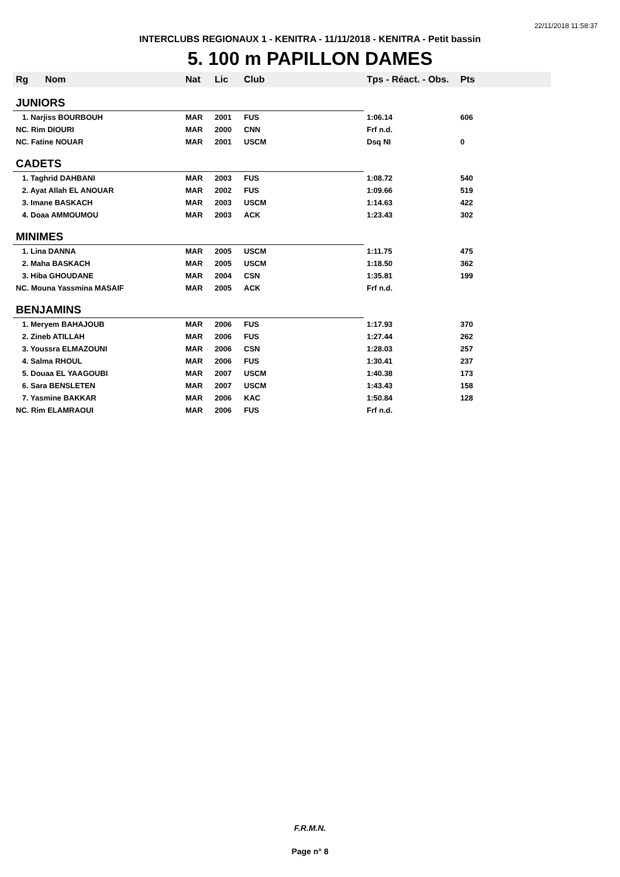22/11/2018 11:58:37
INTERCLUBS REGIONAUX 1 - KENITRA - 11/11/2018 - KENITRA - Petit bassin
5. 100 m PAPILLON DAMES
| Rg | Nom | Nat | Lic | Club | Tps - Réact. - Obs. | Pts |
| --- | --- | --- | --- | --- | --- | --- |
| JUNIORS | | | | | | |
| 1. Narjiss BOURBOUH | | MAR | 2001 | FUS | 1:06.14 | 606 |
| NC. Rim DIOURI | | MAR | 2000 | CNN | Frf n.d. | |
| NC. Fatine NOUAR | | MAR | 2001 | USCM | Dsq NI | 0 |
| CADETS | | | | | | |
| 1. Taghrid DAHBANI | | MAR | 2003 | FUS | 1:08.72 | 540 |
| 2. Ayat Allah EL ANOUAR | | MAR | 2002 | FUS | 1:09.66 | 519 |
| 3. Imane BASKACH | | MAR | 2003 | USCM | 1:14.63 | 422 |
| 4. Doaa AMMOUMOU | | MAR | 2003 | ACK | 1:23.43 | 302 |
| MINIMES | | | | | | |
| 1. Lina DANNA | | MAR | 2005 | USCM | 1:11.75 | 475 |
| 2. Maha BASKACH | | MAR | 2005 | USCM | 1:18.50 | 362 |
| 3. Hiba GHOUDANE | | MAR | 2004 | CSN | 1:35.81 | 199 |
| NC. Mouna Yassmina MASAIF | | MAR | 2005 | ACK | Frf n.d. | |
| BENJAMINS | | | | | | |
| 1. Meryem BAHAJOUB | | MAR | 2006 | FUS | 1:17.93 | 370 |
| 2. Zineb ATILLAH | | MAR | 2006 | FUS | 1:27.44 | 262 |
| 3. Youssra ELMAZOUNI | | MAR | 2006 | CSN | 1:28.03 | 257 |
| 4. Salma RHOUL | | MAR | 2006 | FUS | 1:30.41 | 237 |
| 5. Douaa EL YAAGOUBI | | MAR | 2007 | USCM | 1:40.38 | 173 |
| 6. Sara BENSLETEN | | MAR | 2007 | USCM | 1:43.43 | 158 |
| 7. Yasmine BAKKAR | | MAR | 2006 | KAC | 1:50.84 | 128 |
| NC. Rim ELAMRAOUI | | MAR | 2006 | FUS | Frf n.d. | |
F.R.M.N.
Page n° 8